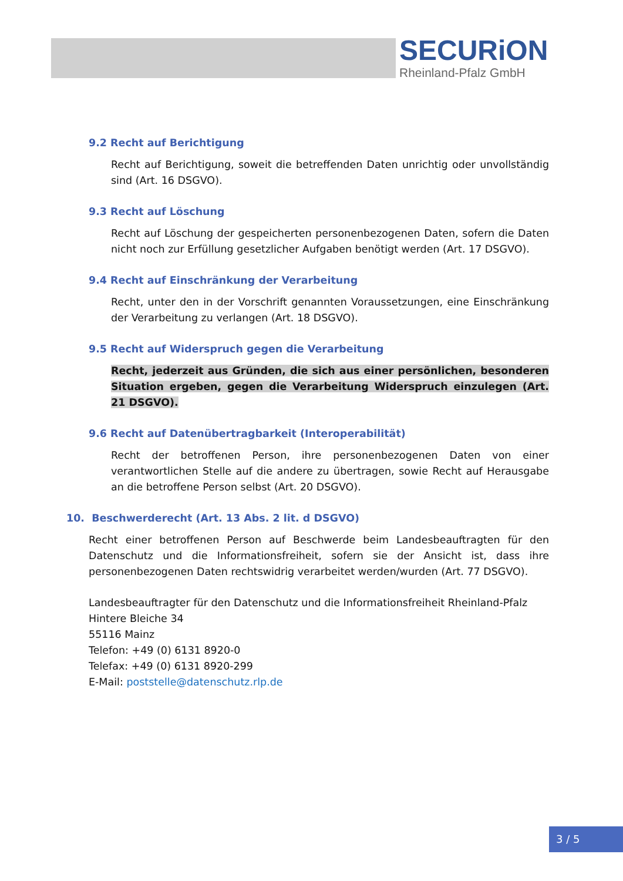SECURiON
Rheinland-Pfalz GmbH
9.2 Recht auf Berichtigung
Recht auf Berichtigung, soweit die betreffenden Daten unrichtig oder unvollständig sind (Art. 16 DSGVO).
9.3 Recht auf Löschung
Recht auf Löschung der gespeicherten personenbezogenen Daten, sofern die Daten nicht noch zur Erfüllung gesetzlicher Aufgaben benötigt werden (Art. 17 DSGVO).
9.4 Recht auf Einschränkung der Verarbeitung
Recht, unter den in der Vorschrift genannten Voraussetzungen, eine Einschränkung der Verarbeitung zu verlangen (Art. 18 DSGVO).
9.5 Recht auf Widerspruch gegen die Verarbeitung
Recht, jederzeit aus Gründen, die sich aus einer persönlichen, besonderen Situation ergeben, gegen die Verarbeitung Widerspruch einzulegen (Art. 21 DSGVO).
9.6 Recht auf Datenübertragbarkeit (Interoperabilität)
Recht der betroffenen Person, ihre personenbezogenen Daten von einer verantwortlichen Stelle auf die andere zu übertragen, sowie Recht auf Herausgabe an die betroffene Person selbst (Art. 20 DSGVO).
10. Beschwerderecht (Art. 13 Abs. 2 lit. d DSGVO)
Recht einer betroffenen Person auf Beschwerde beim Landesbeauftragten für den Datenschutz und die Informationsfreiheit, sofern sie der Ansicht ist, dass ihre personenbezogenen Daten rechtswidrig verarbeitet werden/wurden (Art. 77 DSGVO).
Landesbeauftragter für den Datenschutz und die Informationsfreiheit Rheinland-Pfalz
Hintere Bleiche 34
55116 Mainz
Telefon: +49 (0) 6131 8920-0
Telefax: +49 (0) 6131 8920-299
E-Mail: poststelle@datenschutz.rlp.de
3 / 5